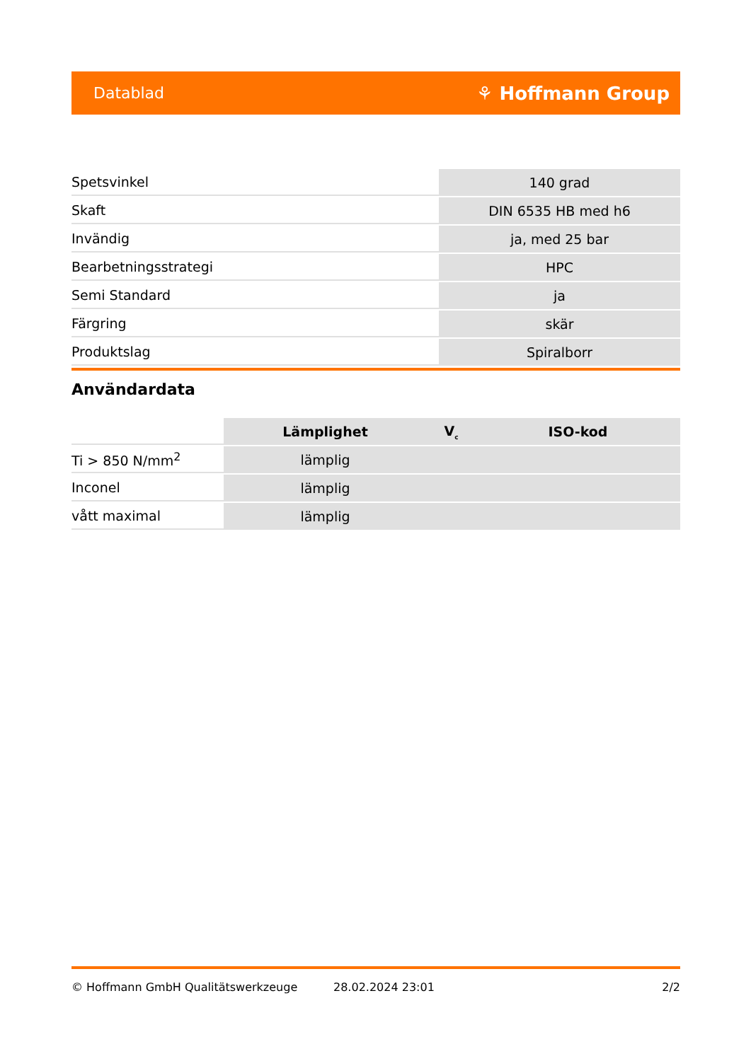Datablad ⚘ Hoffmann Group
| Spetsvinkel | 140 grad |
| Skaft | DIN 6535 HB med h6 |
| Invändig | ja, med 25 bar |
| Bearbetningsstrategi | HPC |
| Semi Standard | ja |
| Färgring | skär |
| Produktslag | Spiralborr |
Användardata
| | Lämplighet | V<sub>c</sub> | ISO-kod |
| --- | --- | --- | --- |
| Ti > 850 N/mm<sup>2</sup> | lämplig | | |
| Inconel | lämplig | | |
| vått maximal | lämplig | | |
© Hoffmann GmbH Qualitätswerkzeuge 28.02.2024 23:01 2/2